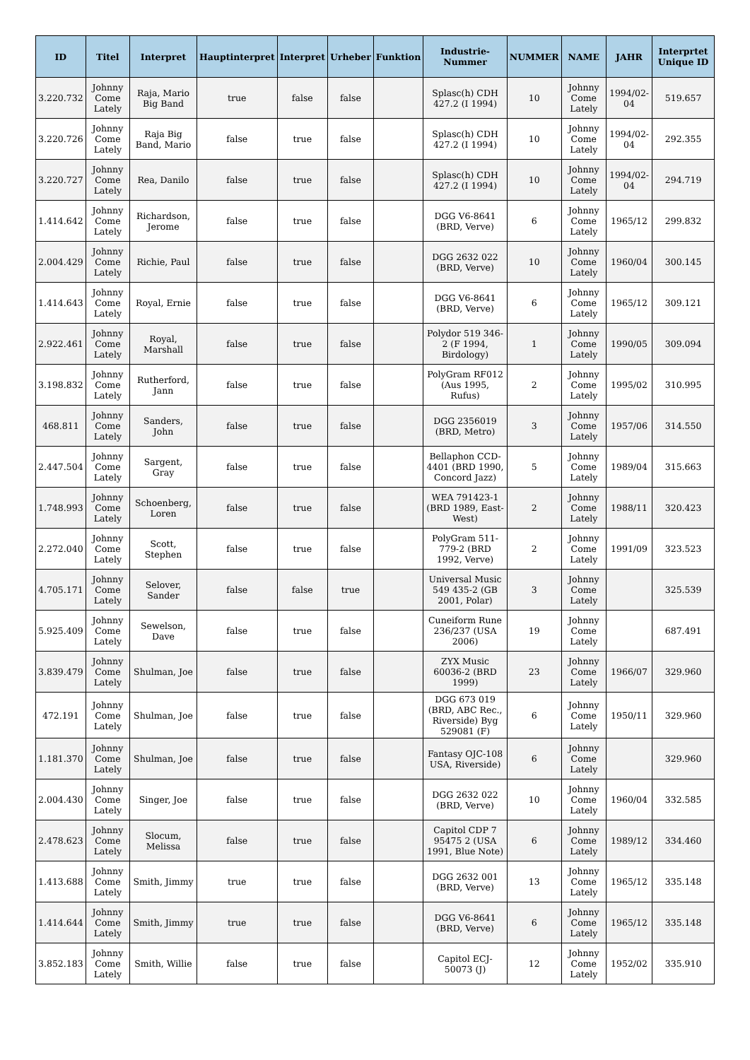| ID | Titel | Interpret | Hauptinterpret | Interpret | Urheber | Funktion | Industrie-Nummer | NUMMER | NAME | JAHR | Interprtet Unique ID |
| --- | --- | --- | --- | --- | --- | --- | --- | --- | --- | --- | --- |
| 3.220.732 | Johnny Come Lately | Raja, Mario Big Band | true | false | false | | Splasc(h) CDH 427.2 (I 1994) | 10 | Johnny Come Lately | 1994/02-04 | 519.657 |
| 3.220.726 | Johnny Come Lately | Raja Big Band, Mario | false | true | false | | Splasc(h) CDH 427.2 (I 1994) | 10 | Johnny Come Lately | 1994/02-04 | 292.355 |
| 3.220.727 | Johnny Come Lately | Rea, Danilo | false | true | false | | Splasc(h) CDH 427.2 (I 1994) | 10 | Johnny Come Lately | 1994/02-04 | 294.719 |
| 1.414.642 | Johnny Come Lately | Richardson, Jerome | false | true | false | | DGG V6-8641 (BRD, Verve) | 6 | Johnny Come Lately | 1965/12 | 299.832 |
| 2.004.429 | Johnny Come Lately | Richie, Paul | false | true | false | | DGG 2632 022 (BRD, Verve) | 10 | Johnny Come Lately | 1960/04 | 300.145 |
| 1.414.643 | Johnny Come Lately | Royal, Ernie | false | true | false | | DGG V6-8641 (BRD, Verve) | 6 | Johnny Come Lately | 1965/12 | 309.121 |
| 2.922.461 | Johnny Come Lately | Royal, Marshall | false | true | false | | Polydor 519 346-2 (F 1994, Birdology) | 1 | Johnny Come Lately | 1990/05 | 309.094 |
| 3.198.832 | Johnny Come Lately | Rutherford, Jann | false | true | false | | PolyGram RF012 (Aus 1995, Rufus) | 2 | Johnny Come Lately | 1995/02 | 310.995 |
| 468.811 | Johnny Come Lately | Sanders, John | false | true | false | | DGG 2356019 (BRD, Metro) | 3 | Johnny Come Lately | 1957/06 | 314.550 |
| 2.447.504 | Johnny Come Lately | Sargent, Gray | false | true | false | | Bellaphon CCD-4401 (BRD 1990, Concord Jazz) | 5 | Johnny Come Lately | 1989/04 | 315.663 |
| 1.748.993 | Johnny Come Lately | Schoenberg, Loren | false | true | false | | WEA 791423-1 (BRD 1989, East-West) | 2 | Johnny Come Lately | 1988/11 | 320.423 |
| 2.272.040 | Johnny Come Lately | Scott, Stephen | false | true | false | | PolyGram 511-779-2 (BRD 1992, Verve) | 2 | Johnny Come Lately | 1991/09 | 323.523 |
| 4.705.171 | Johnny Come Lately | Selover, Sander | false | false | true | | Universal Music 549 435-2 (GB 2001, Polar) | 3 | Johnny Come Lately | | 325.539 |
| 5.925.409 | Johnny Come Lately | Sewelson, Dave | false | true | false | | Cuneiform Rune 236/237 (USA 2006) | 19 | Johnny Come Lately | | 687.491 |
| 3.839.479 | Johnny Come Lately | Shulman, Joe | false | true | false | | ZYX Music 60036-2 (BRD 1999) | 23 | Johnny Come Lately | 1966/07 | 329.960 |
| 472.191 | Johnny Come Lately | Shulman, Joe | false | true | false | | DGG 673 019 (BRD, ABC Rec., Riverside) Byg 529081 (F) | 6 | Johnny Come Lately | 1950/11 | 329.960 |
| 1.181.370 | Johnny Come Lately | Shulman, Joe | false | true | false | | Fantasy OJC-108 USA, Riverside) | 6 | Johnny Come Lately | | 329.960 |
| 2.004.430 | Johnny Come Lately | Singer, Joe | false | true | false | | DGG 2632 022 (BRD, Verve) | 10 | Johnny Come Lately | 1960/04 | 332.585 |
| 2.478.623 | Johnny Come Lately | Slocum, Melissa | false | true | false | | Capitol CDP 7 95475 2 (USA 1991, Blue Note) | 6 | Johnny Come Lately | 1989/12 | 334.460 |
| 1.413.688 | Johnny Come Lately | Smith, Jimmy | true | true | false | | DGG 2632 001 (BRD, Verve) | 13 | Johnny Come Lately | 1965/12 | 335.148 |
| 1.414.644 | Johnny Come Lately | Smith, Jimmy | true | true | false | | DGG V6-8641 (BRD, Verve) | 6 | Johnny Come Lately | 1965/12 | 335.148 |
| 3.852.183 | Johnny Come Lately | Smith, Willie | false | true | false | | Capitol ECJ-50073 (J) | 12 | Johnny Come Lately | 1952/02 | 335.910 |